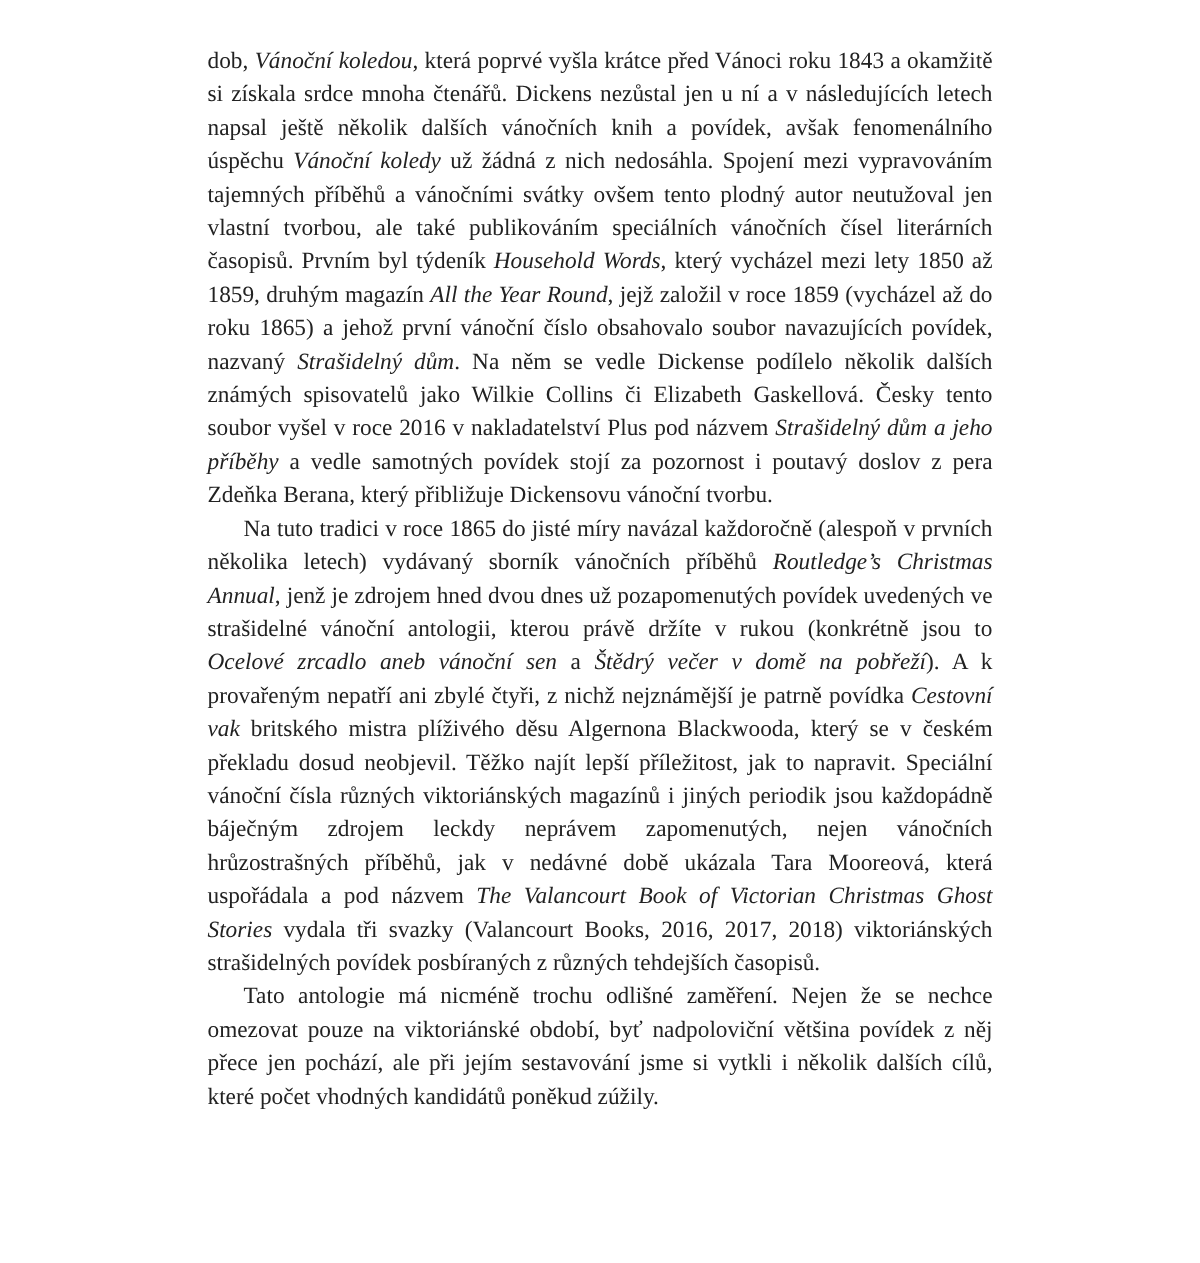dob, Vánoční koledou, která poprvé vyšla krátce před Vánoci roku 1843 a okamžitě si získala srdce mnoha čtenářů. Dickens nezůstal jen u ní a v následujících letech napsal ještě několik dalších vánočních knih a povídek, avšak fenomenálního úspěchu Vánoční koledy už žádná z nich nedosáhla. Spojení mezi vypravováním tajemných příběhů a vánočními svátky ovšem tento plodný autor neutužoval jen vlastní tvorbou, ale také publikováním speciálních vánočních čísel literárních časopisů. Prvním byl týdeník Household Words, který vycházel mezi lety 1850 až 1859, druhým magazín All the Year Round, jejž založil v roce 1859 (vycházel až do roku 1865) a jehož první vánoční číslo obsahovalo soubor navazujících povídek, nazvaný Strašidelný dům. Na něm se vedle Dickense podílelo několik dalších známých spisovatelů jako Wilkie Collins či Elizabeth Gaskellová. Česky tento soubor vyšel v roce 2016 v nakladatelství Plus pod názvem Strašidelný dům a jeho příběhy a vedle samotných povídek stojí za pozornost i poutavý doslov z pera Zdeňka Berana, který přibližuje Dickensovu vánoční tvorbu.
Na tuto tradici v roce 1865 do jisté míry navázal každoročně (alespoň v prvních několika letech) vydávaný sborník vánočních příběhů Routledge’s Christmas Annual, jenž je zdrojem hned dvou dnes už pozapomenutých povídek uvedených ve strašidelné vánoční antologii, kterou právě držíte v rukou (konkrétně jsou to Ocelové zrcadlo aneb vánoční sen a Štědrý večer v domě na pobřeží). A k provařeným nepatří ani zbylé čtyři, z nichž nejznámější je patrně povídka Cestovní vak britského mistra plíživého děsu Algernona Blackwooda, který se v českém překladu dosud neobjevil. Těžko najít lepší příležitost, jak to napravit. Speciální vánoční čísla různých viktoriánských magazínů i jiných periodik jsou každopádně báječným zdrojem leckdy neprávem zapomenutých, nejen vánočních hrůzostrašných příběhů, jak v nedávné době ukázala Tara Mooreová, která uspořádala a pod názvem The Valancourt Book of Victorian Christmas Ghost Stories vydala tři svazky (Valancourt Books, 2016, 2017, 2018) viktoriánských strašidelných povídek posbíraných z různých tehdejších časopisů.
Tato antologie má nicméně trochu odlišné zaměření. Nejen že se nechce omezovat pouze na viktoriánské období, byť nadpoloviční většina povídek z něj přece jen pochází, ale při jejím sestavování jsme si vytkli i několik dalších cílů, které počet vhodných kandidátů poněkud zúžily.